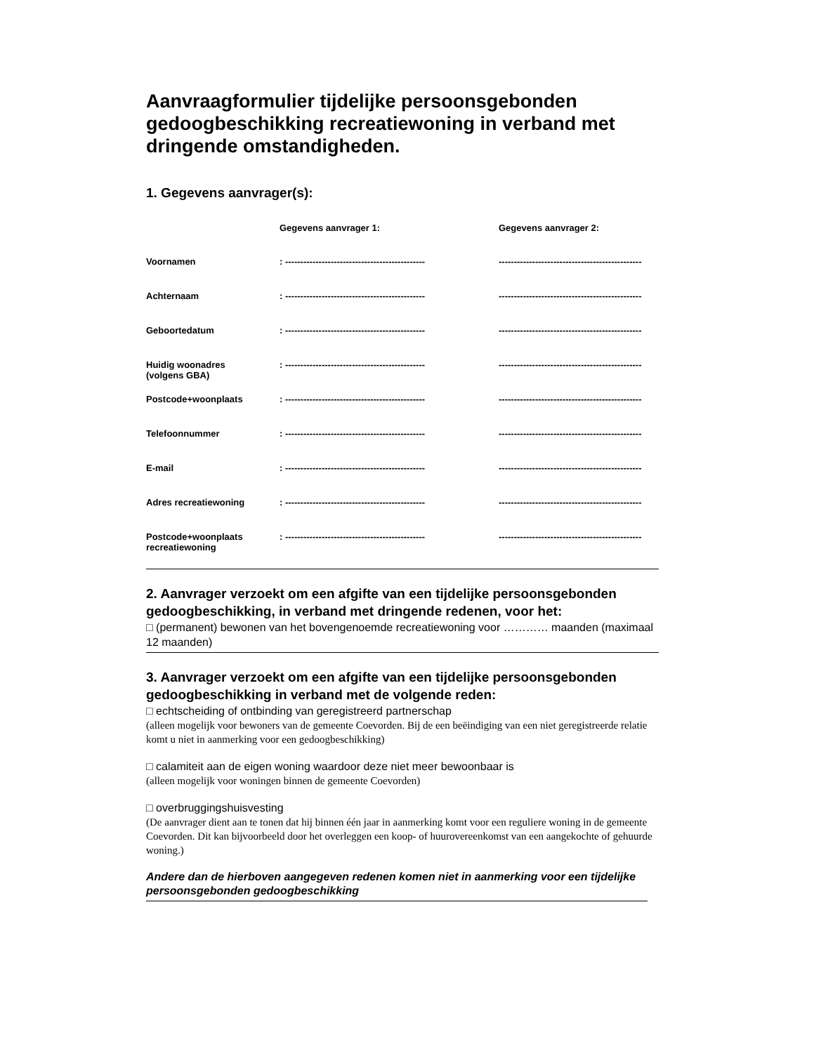Aanvraagformulier tijdelijke persoonsgebonden gedoogbeschikking recreatiewoning in verband met dringende omstandigheden.
1. Gegevens aanvrager(s):
| | Gegevens aanvrager 1: | Gegevens aanvrager 2: |
| --- | --- | --- |
| Voornamen | : ---------------------------------------------- | ----------------------------------------------- |
| Achternaam | : ---------------------------------------------- | ----------------------------------------------- |
| Geboortedatum | : ---------------------------------------------- | ----------------------------------------------- |
| Huidig woonadres (volgens GBA) | : ---------------------------------------------- | ----------------------------------------------- |
| Postcode+woonplaats | : ---------------------------------------------- | ----------------------------------------------- |
| Telefoonnummer | : ---------------------------------------------- | ----------------------------------------------- |
| E-mail | : ---------------------------------------------- | ----------------------------------------------- |
| Adres recreatiewoning | : ---------------------------------------------- | ----------------------------------------------- |
| Postcode+woonplaats recreatiewoning | : ---------------------------------------------- | ----------------------------------------------- |
2. Aanvrager verzoekt om een afgifte van een tijdelijke persoonsgebonden gedoogbeschikking, in verband met dringende redenen, voor het:
□ (permanent) bewonen van het bovengenoemde recreatiewoning voor ………… maanden (maximaal 12 maanden)
3. Aanvrager verzoekt om een afgifte van een tijdelijke persoonsgebonden gedoogbeschikking in verband met de volgende reden:
□ echtscheiding of ontbinding van geregistreerd partnerschap
(alleen mogelijk voor bewoners van de gemeente Coevorden. Bij de een beëindiging van een niet geregistreerde relatie komt u niet in aanmerking voor een gedoogbeschikking)
□ calamiteit aan de eigen woning waardoor deze niet meer bewoonbaar is
(alleen mogelijk voor woningen binnen de gemeente Coevorden)
□ overbruggingshuisvesting
(De aanvrager dient aan te tonen dat hij binnen één jaar in aanmerking komt voor een reguliere woning in de gemeente Coevorden. Dit kan bijvoorbeeld door het overleggen een koop- of huurovereenkomst van een aangekochte of gehuurde woning.)
Andere dan de hierboven aangegeven redenen komen niet in aanmerking voor een tijdelijke persoonsgebonden gedoogbeschikking